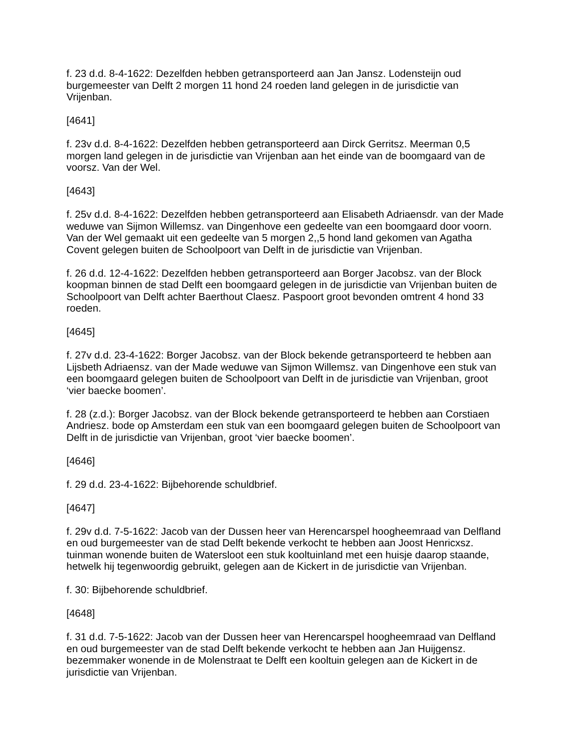f. 23 d.d. 8-4-1622: Dezelfden hebben getransporteerd aan Jan Jansz. Lodensteijn oud burgemeester van Delft 2 morgen 11 hond 24 roeden land gelegen in de jurisdictie van Vrijenban.
[4641]
f. 23v d.d. 8-4-1622: Dezelfden hebben getransporteerd aan Dirck Gerritsz. Meerman 0,5 morgen land gelegen in de jurisdictie van Vrijenban aan het einde van de boomgaard van de voorsz. Van der Wel.
[4643]
f. 25v d.d. 8-4-1622: Dezelfden hebben getransporteerd aan Elisabeth Adriaensdr. van der Made weduwe van Sijmon Willemsz. van Dingenhove een gedeelte van een boomgaard door voorn. Van der Wel gemaakt uit een gedeelte van 5 morgen 2,,5 hond land gekomen van Agatha Covent gelegen buiten de Schoolpoort van Delft in de jurisdictie van Vrijenban.
f. 26 d.d. 12-4-1622: Dezelfden hebben getransporteerd aan Borger Jacobsz. van der Block koopman binnen de stad Delft een boomgaard gelegen in de jurisdictie van Vrijenban buiten de Schoolpoort van Delft achter Baerthout Claesz. Paspoort groot bevonden omtrent 4 hond 33 roeden.
[4645]
f. 27v d.d. 23-4-1622: Borger Jacobsz. van der Block bekende getransporteerd te hebben aan Lijsbeth Adriaensz. van der Made weduwe van Sijmon Willemsz. van Dingenhove een stuk van een boomgaard gelegen buiten de Schoolpoort van Delft in de jurisdictie van Vrijenban, groot ‘vier baecke boomen’.
f. 28 (z.d.): Borger Jacobsz. van der Block bekende getransporteerd te hebben aan Corstiaen Andriesz. bode op Amsterdam een stuk van een boomgaard gelegen buiten de Schoolpoort van Delft in de jurisdictie van Vrijenban, groot ‘vier baecke boomen’.
[4646]
f. 29 d.d. 23-4-1622: Bijbehorende schuldbrief.
[4647]
f. 29v d.d. 7-5-1622: Jacob van der Dussen heer van Herencarspel hoogheemraad van Delfland en oud burgemeester van de stad Delft bekende verkocht te hebben aan Joost Henricxsz. tuinman wonende buiten de Watersloot een stuk kooltuinland met een huisje daarop staande, hetwelk hij tegenwoordig gebruikt, gelegen aan de Kickert in de jurisdictie van Vrijenban.
f. 30: Bijbehorende schuldbrief.
[4648]
f. 31 d.d. 7-5-1622: Jacob van der Dussen heer van Herencarspel hoogheemraad van Delfland en oud burgemeester van de stad Delft bekende verkocht te hebben aan Jan Huijgensz. bezemmaker wonende in de Molenstraat te Delft een kooltuin gelegen aan de Kickert in de jurisdictie van Vrijenban.